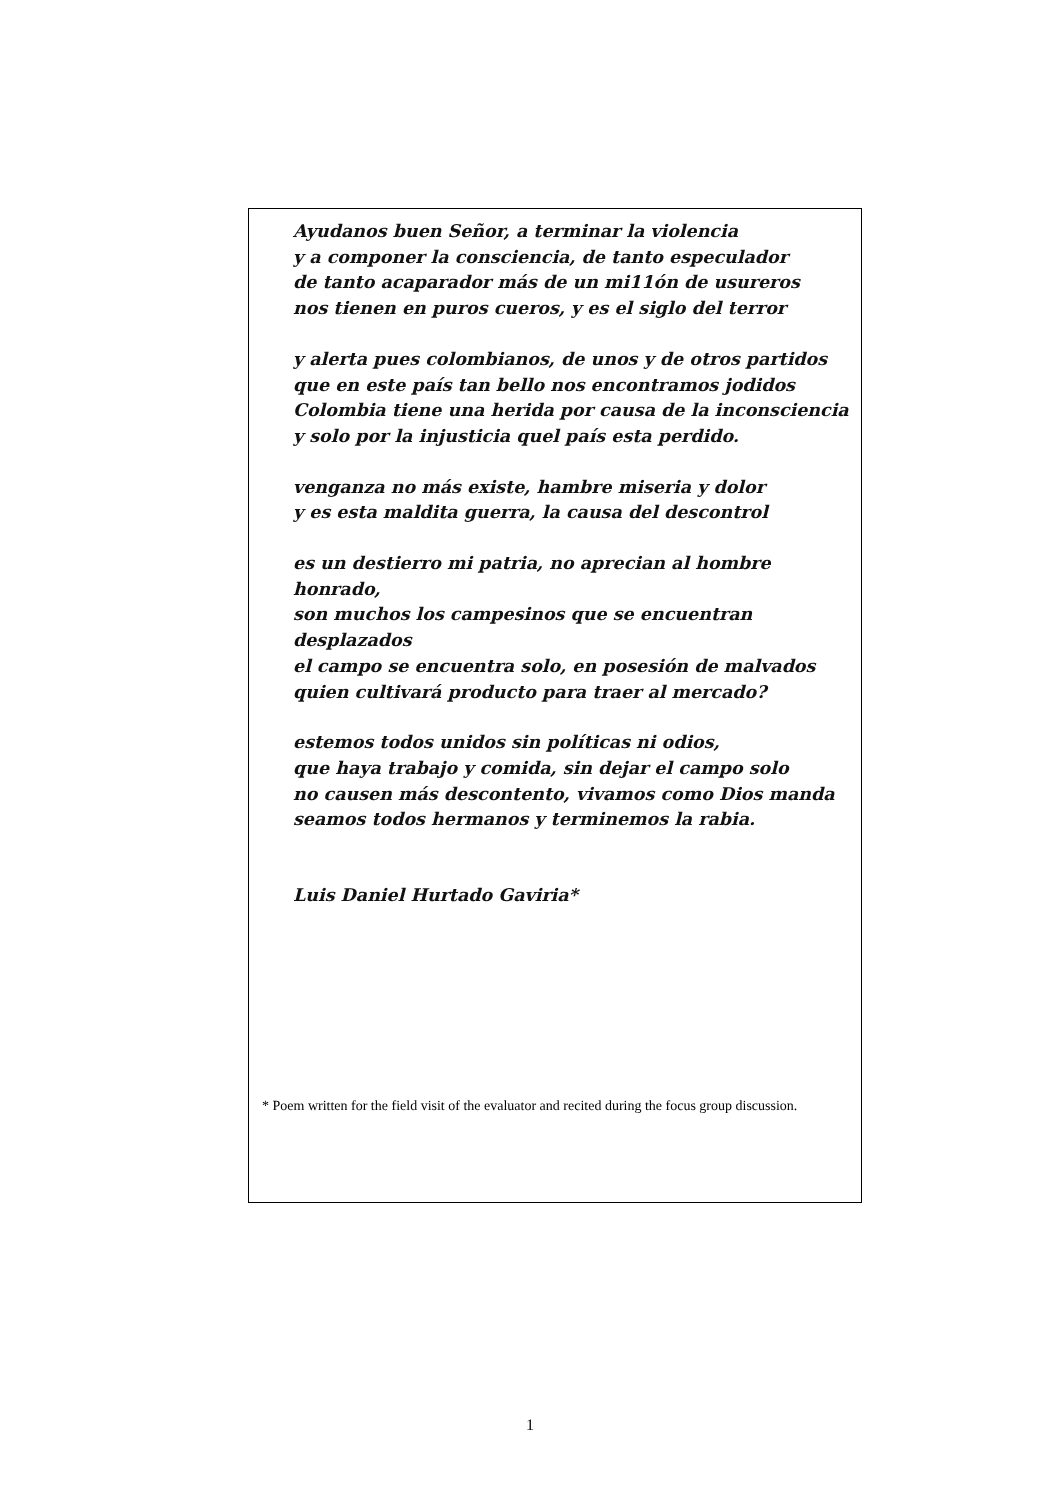Ayudanos buen Señor, a terminar la violencia
y a componer la consciencia, de tanto especulador
de tanto acaparador más de un mi11ón de usureros
nos tienen en puros cueros, y es el siglo del terror
y alerta pues colombianos, de unos y de otros partidos
que en este país tan bello nos encontramos jodidos
Colombia tiene una herida por causa de la inconsciencia
y solo por la injusticia quel país esta perdido.
venganza no más existe, hambre miseria y dolor
y es esta maldita guerra, la causa del descontrol
es un destierro mi patria, no aprecian al hombre honrado,
son muchos los campesinos que se encuentran desplazados
el campo se encuentra solo, en posesión de malvados
quien cultivará producto para traer al mercado?
estemos todos unidos sin políticas ni odios,
que haya trabajo y comida, sin dejar el campo solo
no causen más descontento, vivamos como Dios manda
seamos todos hermanos y terminemos la rabia.
Luis Daniel Hurtado Gaviria*
* Poem written for the field visit of the evaluator and recited during the focus group discussion.
1